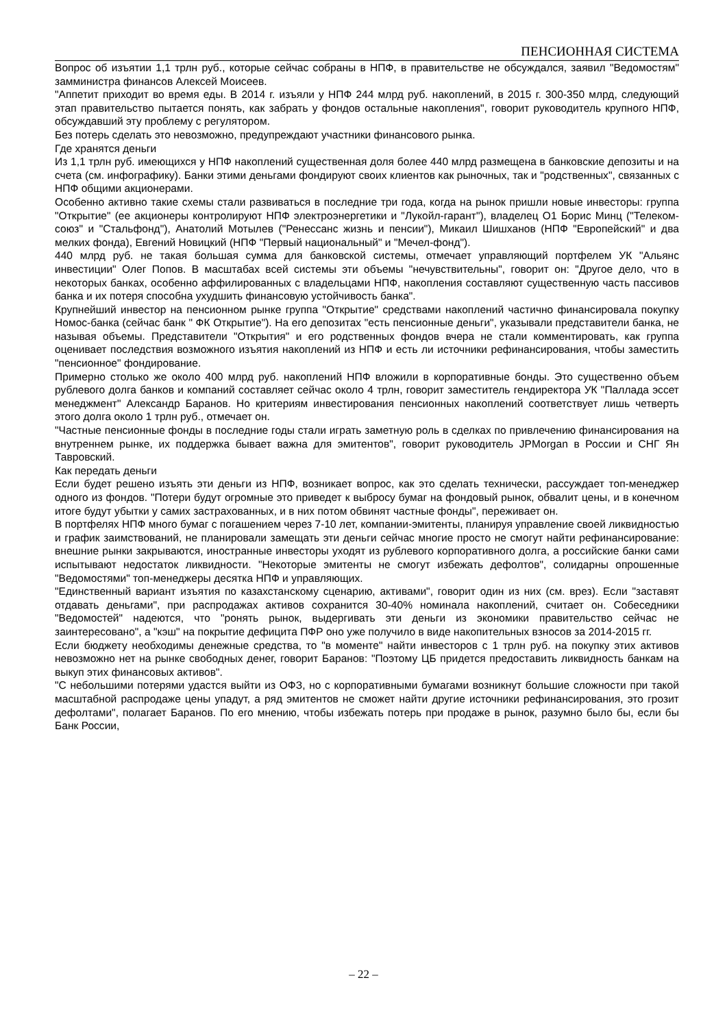ПЕНСИОННАЯ СИСТЕМА
Вопрос об изъятии 1,1 трлн руб., которые сейчас собраны в НПФ, в правительстве не обсуждался, заявил "Ведомостям" замминистра финансов Алексей Моисеев.
"Аппетит приходит во время еды. В 2014 г. изъяли у НПФ 244 млрд руб. накоплений, в 2015 г. 300-350 млрд, следующий этап правительство пытается понять, как забрать у фондов остальные накопления", говорит руководитель крупного НПФ, обсуждавший эту проблему с регулятором.
Без потерь сделать это невозможно, предупреждают участники финансового рынка.
Где хранятся деньги
Из 1,1 трлн руб. имеющихся у НПФ накоплений существенная доля более 440 млрд размещена в банковские депозиты и на счета (см. инфографику). Банки этими деньгами фондируют своих клиентов как рыночных, так и "родственных", связанных с НПФ общими акционерами.
Особенно активно такие схемы стали развиваться в последние три года, когда на рынок пришли новые инвесторы: группа "Открытие" (ее акционеры контролируют НПФ электроэнергетики и "Лукойл-гарант"), владелец О1 Борис Минц ("Телеком-союз" и "Стальфонд"), Анатолий Мотылев ("Ренессанс жизнь и пенсии"), Микаил Шишханов (НПФ "Европейский" и два мелких фонда), Евгений Новицкий (НПФ "Первый национальный" и "Мечел-фонд").
440 млрд руб. не такая большая сумма для банковской системы, отмечает управляющий портфелем УК "Альянс инвестиции" Олег Попов. В масштабах всей системы эти объемы "нечувствительны", говорит он: "Другое дело, что в некоторых банках, особенно аффилированных с владельцами НПФ, накопления составляют существенную часть пассивов банка и их потеря способна ухудшить финансовую устойчивость банка".
Крупнейший инвестор на пенсионном рынке группа "Открытие" средствами накоплений частично финансировала покупку Номос-банка (сейчас банк " ФК Открытие"). На его депозитах "есть пенсионные деньги", указывали представители банка, не называя объемы. Представители "Открытия" и его родственных фондов вчера не стали комментировать, как группа оценивает последствия возможного изъятия накоплений из НПФ и есть ли источники рефинансирования, чтобы заместить "пенсионное" фондирование.
Примерно столько же около 400 млрд руб. накоплений НПФ вложили в корпоративные бонды. Это существенно объем рублевого долга банков и компаний составляет сейчас около 4 трлн, говорит заместитель гендиректора УК "Паллада эссет менеджмент" Александр Баранов. Но критериям инвестирования пенсионных накоплений соответствует лишь четверть этого долга около 1 трлн руб., отмечает он.
"Частные пенсионные фонды в последние годы стали играть заметную роль в сделках по привлечению финансирования на внутреннем рынке, их поддержка бывает важна для эмитентов", говорит руководитель JPMorgan в России и СНГ Ян Тавровский.
Как передать деньги
Если будет решено изъять эти деньги из НПФ, возникает вопрос, как это сделать технически, рассуждает топ-менеджер одного из фондов. "Потери будут огромные это приведет к выбросу бумаг на фондовый рынок, обвалит цены, и в конечном итоге будут убытки у самих застрахованных, и в них потом обвинят частные фонды", переживает он.
В портфелях НПФ много бумаг с погашением через 7-10 лет, компании-эмитенты, планируя управление своей ликвидностью и график заимствований, не планировали замещать эти деньги сейчас многие просто не смогут найти рефинансирование: внешние рынки закрываются, иностранные инвесторы уходят из рублевого корпоративного долга, а российские банки сами испытывают недостаток ликвидности. "Некоторые эмитенты не смогут избежать дефолтов", солидарны опрошенные "Ведомостями" топ-менеджеры десятка НПФ и управляющих.
"Единственный вариант изъятия по казахстанскому сценарию, активами", говорит один из них (см. врез). Если "заставят отдавать деньгами", при распродажах активов сохранится 30-40% номинала накоплений, считает он. Собеседники "Ведомостей" надеются, что "ронять рынок, выдергивать эти деньги из экономики правительство сейчас не заинтересовано", а "кэш" на покрытие дефицита ПФР оно уже получило в виде накопительных взносов за 2014-2015 гг.
Если бюджету необходимы денежные средства, то "в моменте" найти инвесторов с 1 трлн руб. на покупку этих активов невозможно нет на рынке свободных денег, говорит Баранов: "Поэтому ЦБ придется предоставить ликвидность банкам на выкуп этих финансовых активов".
"С небольшими потерями удастся выйти из ОФЗ, но с корпоративными бумагами возникнут большие сложности при такой масштабной распродаже цены упадут, а ряд эмитентов не сможет найти другие источники рефинансирования, это грозит дефолтами", полагает Баранов. По его мнению, чтобы избежать потерь при продаже в рынок, разумно было бы, если бы Банк России,
– 22 –